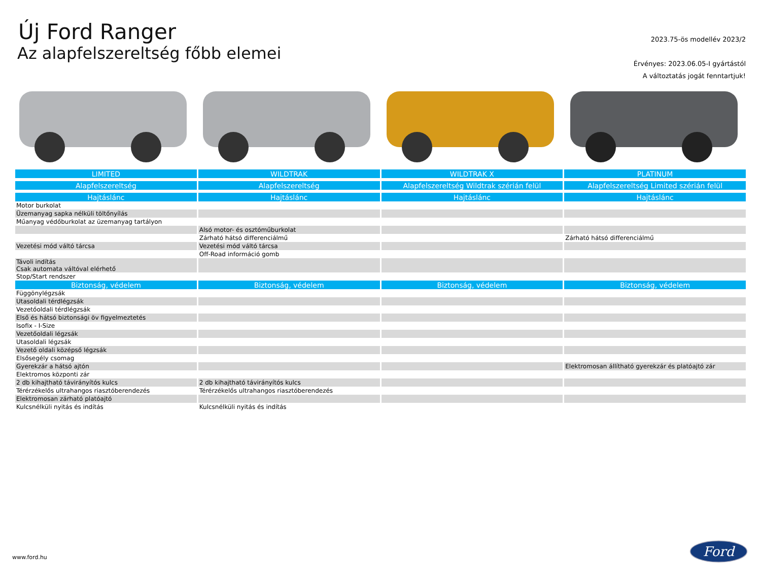Új Ford Ranger
Az alapfelszereltség főbb elemei
2023.75-ös modellév 2023/2
Érvényes: 2023.06.05-I gyártástól
A változtatás jogát fenntartjuk!
| LIMITED | WILDTRAK | WILDTRAK X | PLATINUM |
| --- | --- | --- | --- |
| Alapfelszereltség | Alapfelszereltség | Alapfelszereltség Wildtrak szérián felül | Alapfelszereltség Limited szérián felül |
| Hajtáslánc | Hajtáslánc | Hajtáslánc | Hajtáslánc |
| Motor burkolat | | | |
| Üzemanyag sapka nélküli töltőnyílás | | | |
| Műanyag védőburkolat az üzemanyag tartályon | | | |
| | Alsó motor- és osztóműburkolat | | |
| | Zárható hátsó differenciálmű | | Zárható hátsó differenciálmű |
| Vezetési mód váltó tárcsa | Vezetési mód váltó tárcsa | | |
| | Off-Road információ gomb | | |
| Távoli indítás Csak automata váltóval elérhető | | | |
| Stop/Start rendszer | | | |
| Biztonság, védelem | Biztonság, védelem | Biztonság, védelem | Biztonság, védelem |
| Függönylégzsák | | | |
| Utasoldali térdlégzsák | | | |
| Vezetőoldali térdlégzsák | | | |
| Első és hátsó biztonsági öv figyelmeztetés | | | |
| Isofix - I-Size | | | |
| Vezetőoldali légzsák | | | |
| Utasoldali légzsák | | | |
| Vezető oldali középső légzsák | | | |
| Elsősegély csomag | | | |
| Gyerekzár a hátsó ajtón | | | Elektromosan állítható gyerekzár és platóajtó zár |
| Elektromos központi zár | | | |
| 2 db kihajtható távirányítós kulcs | 2 db kihajtható távirányítós kulcs | | |
| Térérzékelős ultrahangos riasztóberendezés | Térérzékelős ultrahangos riasztóberendezés | | |
| Elektromosan zárható platóajtó | | | |
| Kulcsnélküli nyitás és indítás | Kulcsnélküli nyitás és indítás | | |
www.ford.hu
Ford